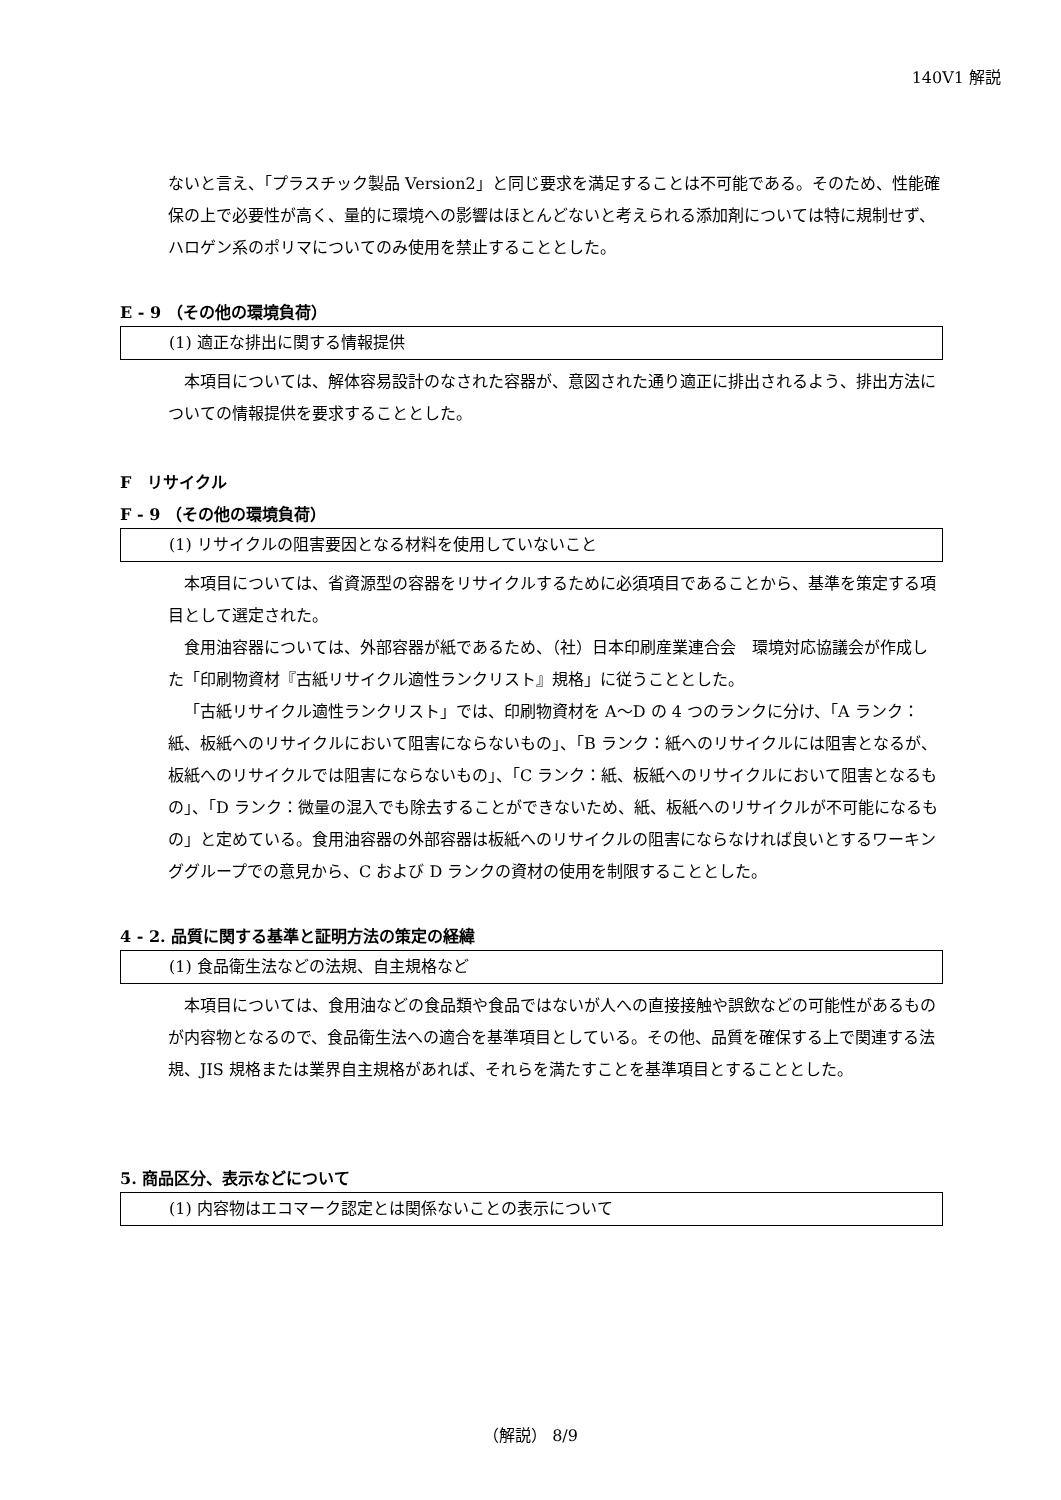140V1 解説
ないと言え、「プラスチック製品 Version2」と同じ要求を満足することは不可能である。そのため、性能確保の上で必要性が高く、量的に環境への影響はほとんどないと考えられる添加剤については特に規制せず、ハロゲン系のポリマについてのみ使用を禁止することとした。
E - 9 （その他の環境負荷）
(1) 適正な排出に関する情報提供
本項目については、解体容易設計のなされた容器が、意図された通り適正に排出されるよう、排出方法についての情報提供を要求することとした。
F　リサイクル
F - 9 （その他の環境負荷）
(1) リサイクルの阻害要因となる材料を使用していないこと
本項目については、省資源型の容器をリサイクルするために必須項目であることから、基準を策定する項目として選定された。
食用油容器については、外部容器が紙であるため、（社）日本印刷産業連合会　環境対応協議会が作成した「印刷物資材『古紙リサイクル適性ランクリスト』規格」に従うこととした。
「古紙リサイクル適性ランクリスト」では、印刷物資材を A～D の 4 つのランクに分け、「A ランク：紙、板紙へのリサイクルにおいて阻害にならないもの」、「B ランク：紙へのリサイクルには阻害となるが、板紙へのリサイクルでは阻害にならないもの」、「C ランク：紙、板紙へのリサイクルにおいて阻害となるもの」、「D ランク：微量の混入でも除去することができないため、紙、板紙へのリサイクルが不可能になるもの」と定めている。食用油容器の外部容器は板紙へのリサイクルの阻害にならなければ良いとするワーキンググループでの意見から、C および D ランクの資材の使用を制限することとした。
4 - 2. 品質に関する基準と証明方法の策定の経緯
(1) 食品衛生法などの法規、自主規格など
本項目については、食用油などの食品類や食品ではないが人への直接接触や誤飲などの可能性があるものが内容物となるので、食品衛生法への適合を基準項目としている。その他、品質を確保する上で関連する法規、JIS 規格または業界自主規格があれば、それらを満たすことを基準項目とすることとした。
5. 商品区分、表示などについて
(1) 内容物はエコマーク認定とは関係ないことの表示について
（解説） 8/9